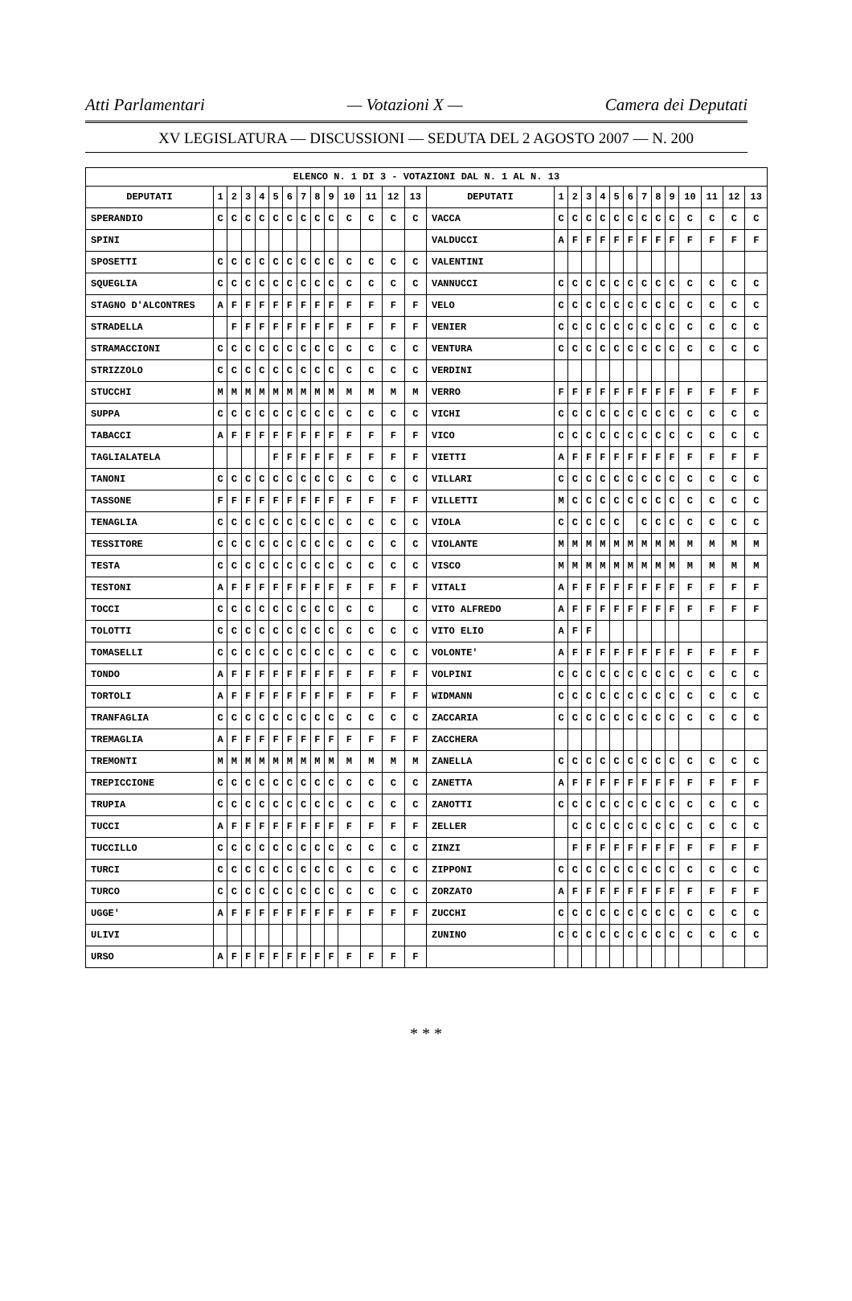Atti Parlamentari — Votazioni X — Camera dei Deputati
XV LEGISLATURA — DISCUSSIONI — SEDUTA DEL 2 AGOSTO 2007 — N. 200
| ELENCO N. 1 DI 3 - VOTAZIONI DAL N. 1 AL N. 13 | | | | | | | | | | | | | | | | | | | | | | | | | | | |
| --- | --- | --- | --- | --- | --- | --- | --- | --- | --- | --- | --- | --- | --- | --- | --- | --- | --- | --- | --- | --- | --- | --- | --- | --- | --- | --- | --- |
| DEPUTATI | 1 | 2 | 3 | 4 | 5 | 6 | 7 | 8 | 9 | 10 | 11 | 12 | 13 | DEPUTATI | 1 | 2 | 3 | 4 | 5 | 6 | 7 | 8 | 9 | 10 | 11 | 12 | 13 |
| SPERANDIO | C | C | C | C | C | C | C | C | C | C | C | C | C | VACCA | C | C | C | C | C | C | C | C | C | C | C | C | C |
| SPINI | | | | | | | | | | | | | | VALDUCCI | A | F | F | F | F | F | F | F | F | F | F | F | F |
| SPOSETTI | C | C | C | C | C | C | C | C | C | C | C | C | C | VALENTINI | | | | | | | | | | | | | |
| SQUEGLIA | C | C | C | C | C | C | C | C | C | C | C | C | C | VANNUCCI | C | C | C | C | C | C | C | C | C | C | C | C | C |
| STAGNO D'ALCONTRES | A | F | F | F | F | F | F | F | F | F | F | F | F | VELO | C | C | C | C | C | C | C | C | C | C | C | C | C |
| STRADELLA | | F | F | F | F | F | F | F | F | F | F | F | F | VENIER | C | C | C | C | C | C | C | C | C | C | C | C | C |
| STRAMACCIONI | C | C | C | C | C | C | C | C | C | C | C | C | C | VENTURA | C | C | C | C | C | C | C | C | C | C | C | C | C |
| STRIZZOLO | C | C | C | C | C | C | C | C | C | C | C | C | C | VERDINI | | | | | | | | | | | | | |
| STUCCHI | M | M | M | M | M | M | M | M | M | M | M | M | M | VERRO | F | F | F | F | F | F | F | F | F | F | F | F | F |
| SUPPA | C | C | C | C | C | C | C | C | C | C | C | C | C | VICHI | C | C | C | C | C | C | C | C | C | C | C | C | C |
| TABACCI | A | F | F | F | F | F | F | F | F | F | F | F | F | VICO | C | C | C | C | C | C | C | C | C | C | C | C | C |
| TAGLIALATELA | | | | | F | F | F | F | F | F | F | F | F | VIETTI | A | F | F | F | F | F | F | F | F | F | F | F | F |
| TANONI | C | C | C | C | C | C | C | C | C | C | C | C | C | VILLARI | C | C | C | C | C | C | C | C | C | C | C | C | C |
| TASSONE | F | F | F | F | F | F | F | F | F | F | F | F | F | VILLETTI | M | C | C | C | C | C | C | C | C | C | C | C | C |
| TENAGLIA | C | C | C | C | C | C | C | C | C | C | C | C | C | VIOLA | C | C | C | C | C | | C | C | C | C | C | C | C |
| TESSITORE | C | C | C | C | C | C | C | C | C | C | C | C | C | VIOLANTE | M | M | M | M | M | M | M | M | M | M | M | M | M |
| TESTA | C | C | C | C | C | C | C | C | C | C | C | C | C | VISCO | M | M | M | M | M | M | M | M | M | M | M | M | M |
| TESTONI | A | F | F | F | F | F | F | F | F | F | F | F | F | VITALI | A | F | F | F | F | F | F | F | F | F | F | F | F |
| TOCCI | C | C | C | C | C | C | C | C | C | C | C | | C | VITO ALFREDO | A | F | F | F | F | F | F | F | F | F | F | F | F |
| TOLOTTI | C | C | C | C | C | C | C | C | C | C | C | C | C | VITO ELIO | A | F | F | | | | | | | | | | |
| TOMASELLI | C | C | C | C | C | C | C | C | C | C | C | C | C | VOLONTE' | A | F | F | F | F | F | F | F | F | F | F | F | F |
| TONDO | A | F | F | F | F | F | F | F | F | F | F | F | F | VOLPINI | C | C | C | C | C | C | C | C | C | C | C | C | C |
| TORTOLI | A | F | F | F | F | F | F | F | F | F | F | F | F | WIDMANN | C | C | C | C | C | C | C | C | C | C | C | C | C |
| TRANFAGLIA | C | C | C | C | C | C | C | C | C | C | C | C | C | ZACCARIA | C | C | C | C | C | C | C | C | C | C | C | C | C |
| TREMAGLIA | A | F | F | F | F | F | F | F | F | F | F | F | F | ZACCHERA | | | | | | | | | | | | | |
| TREMONTI | M | M | M | M | M | M | M | M | M | M | M | M | M | ZANELLA | C | C | C | C | C | C | C | C | C | C | C | C | C |
| TREPICCIONE | C | C | C | C | C | C | C | C | C | C | C | C | C | ZANETTA | A | F | F | F | F | F | F | F | F | F | F | F | F |
| TRUPIA | C | C | C | C | C | C | C | C | C | C | C | C | C | ZANOTTI | C | C | C | C | C | C | C | C | C | C | C | C | C |
| TUCCI | A | F | F | F | F | F | F | F | F | F | F | F | F | ZELLER | | C | C | C | C | C | C | C | C | C | C | C | C |
| TUCCILLO | C | C | C | C | C | C | C | C | C | C | C | C | C | ZINZI | | F | F | F | F | F | F | F | F | F | F | F | F |
| TURCI | C | C | C | C | C | C | C | C | C | C | C | C | C | ZIPPONI | C | C | C | C | C | C | C | C | C | C | C | C | C |
| TURCO | C | C | C | C | C | C | C | C | C | C | C | C | C | ZORZATO | A | F | F | F | F | F | F | F | F | F | F | F | F |
| UGGE' | A | F | F | F | F | F | F | F | F | F | F | F | F | ZUCCHI | C | C | C | C | C | C | C | C | C | C | C | C | C |
| ULIVI | | | | | | | | | | | | | | ZUNINO | C | C | C | C | C | C | C | C | C | C | C | C | C |
| URSO | A | F | F | F | F | F | F | F | F | F | F | F | F | | | | | | | | | | | | | | |
* * *